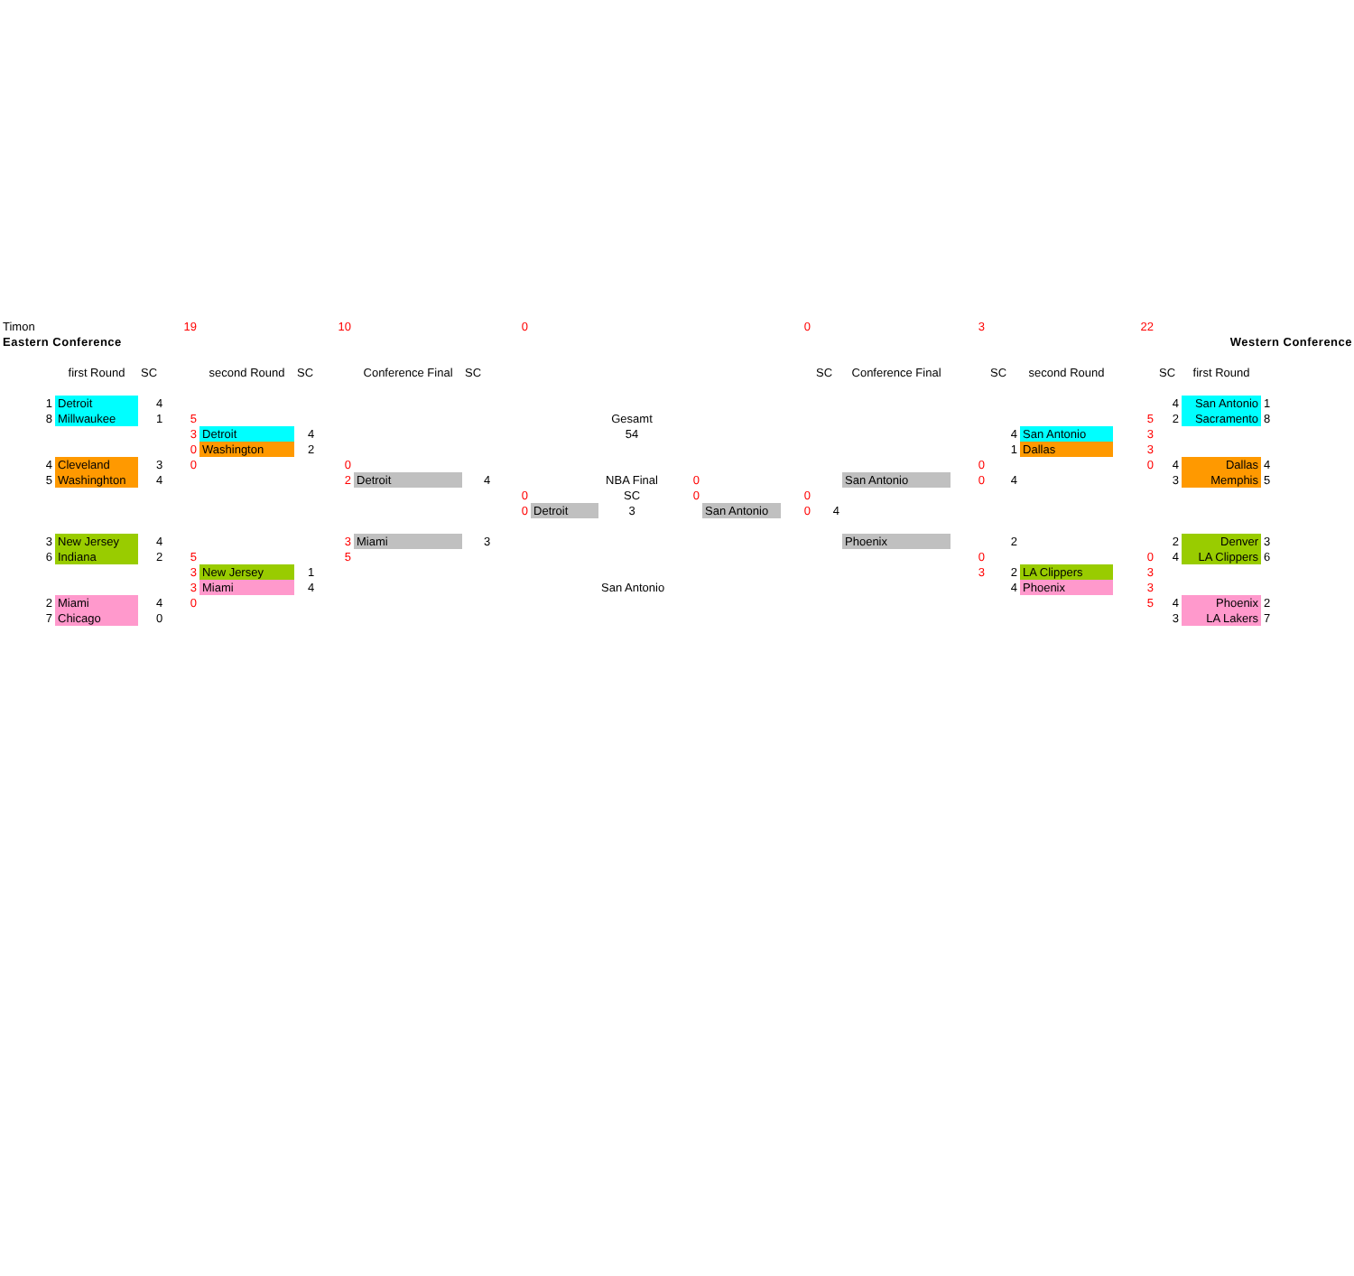| Timon | | | | 19 | | | 10 | | | 0 | | | | | 0 | | | 3 | | | 22 | | | | |
| Eastern Conference | | | | | | | | | | | | | | | | | | | | | | Western Conference | | | |
| | | first Round | SC | | second Round | SC | | Conference Final | SC | | | | | | | SC | Conference Final | | SC | second Round | | SC | first Round | | |
| | 1 | Detroit | 4 | | | | | | | | | | | | | | | | | | | 4 | San Antonio | 1 | |
| | 8 | Millwaukee | 1 | 5 | | | | | | | | Gesamt | | | | | | | | | 5 | 2 | Sacramento | 8 | |
| | | | | 3 | Detroit | 4 | | | | | | 54 | | | | | | | 4 | San Antonio | 3 | | | | |
| | | | | 0 | Washington | 2 | | | | | | | | | | | | | 1 | Dallas | 3 | | | | |
| | 4 | Cleveland | 3 | 0 | | | 0 | | | | | | | | | | | 0 | | | 0 | 4 | Dallas | 4 | |
| | 5 | Washinghton | 4 | | | | 2 | Detroit | 4 | | | NBA Final | 0 | | | | San Antonio | 0 | 4 | | | 3 | Memphis | 5 | |
| | | | | | | | | | | 0 | | SC | 0 | | 0 | | | | | | | | | | |
| | | | | | | | | | | 0 | Detroit | 3 | | San Antonio | 0 | 4 | | | | | | | | | |
| | 3 | New Jersey | 4 | | | | 3 | Miami | 3 | | | | | | | | Phoenix | | 2 | | | 2 | Denver | 3 | |
| | 6 | Indiana | 2 | 5 | | | 5 | | | | | | | | | | | 0 | | | 0 | 4 | LA Clippers | 6 | |
| | | | | 3 | New Jersey | 1 | | | | | | | | | | | | 3 | 2 | LA Clippers | 3 | | | | |
| | | | | 3 | Miami | 4 | | | | | | San Antonio | | | | | | | 4 | Phoenix | 3 | | | | |
| | 2 | Miami | 4 | 0 | | | | | | | | | | | | | | | | | 5 | 4 | Phoenix | 2 | |
| | 7 | Chicago | 0 | | | | | | | | | | | | | | | | | | | 3 | LA Lakers | 7 | |